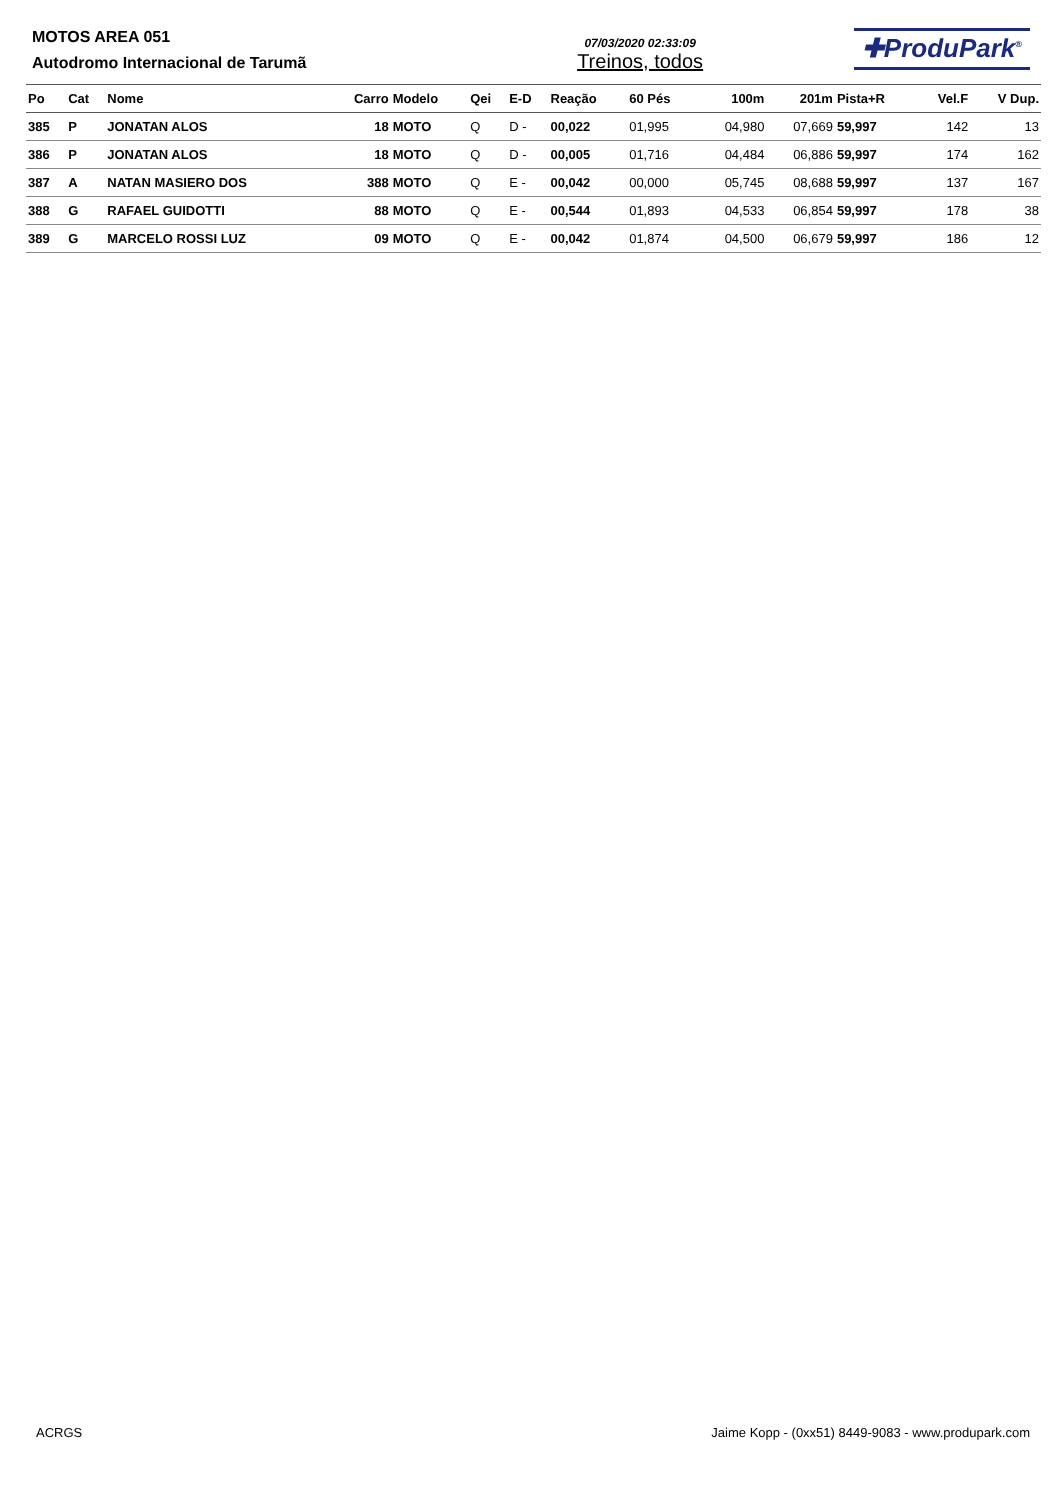MOTOS AREA 051
Autodromo Internacional de Tarumã
07/03/2020 02:33:09
Treinos, todos
✚ProduPark<sup>®</sup>
| Po | Cat | Nome | Carro | Modelo | Qei | E-D | Reação | 60 Pés | 100m | 201m | Pista+R | Vel.F | V Dup. |
| --- | --- | --- | --- | --- | --- | --- | --- | --- | --- | --- | --- | --- | --- |
| 385 | P | JONATAN ALOS | 18 | MOTO | Q | D - | 00,022 | 01,995 | 04,980 | 07,669 | 59,997 | 142 | 13 |
| 386 | P | JONATAN ALOS | 18 | MOTO | Q | D - | 00,005 | 01,716 | 04,484 | 06,886 | 59,997 | 174 | 162 |
| 387 | A | NATAN MASIERO DOS | 388 | MOTO | Q | E - | 00,042 | 00,000 | 05,745 | 08,688 | 59,997 | 137 | 167 |
| 388 | G | RAFAEL GUIDOTTI | 88 | MOTO | Q | E - | 00,544 | 01,893 | 04,533 | 06,854 | 59,997 | 178 | 38 |
| 389 | G | MARCELO ROSSI LUZ | 09 | MOTO | Q | E - | 00,042 | 01,874 | 04,500 | 06,679 | 59,997 | 186 | 12 |
ACRGS Jaime Kopp - (0xx51) 8449-9083 - www.produpark.com